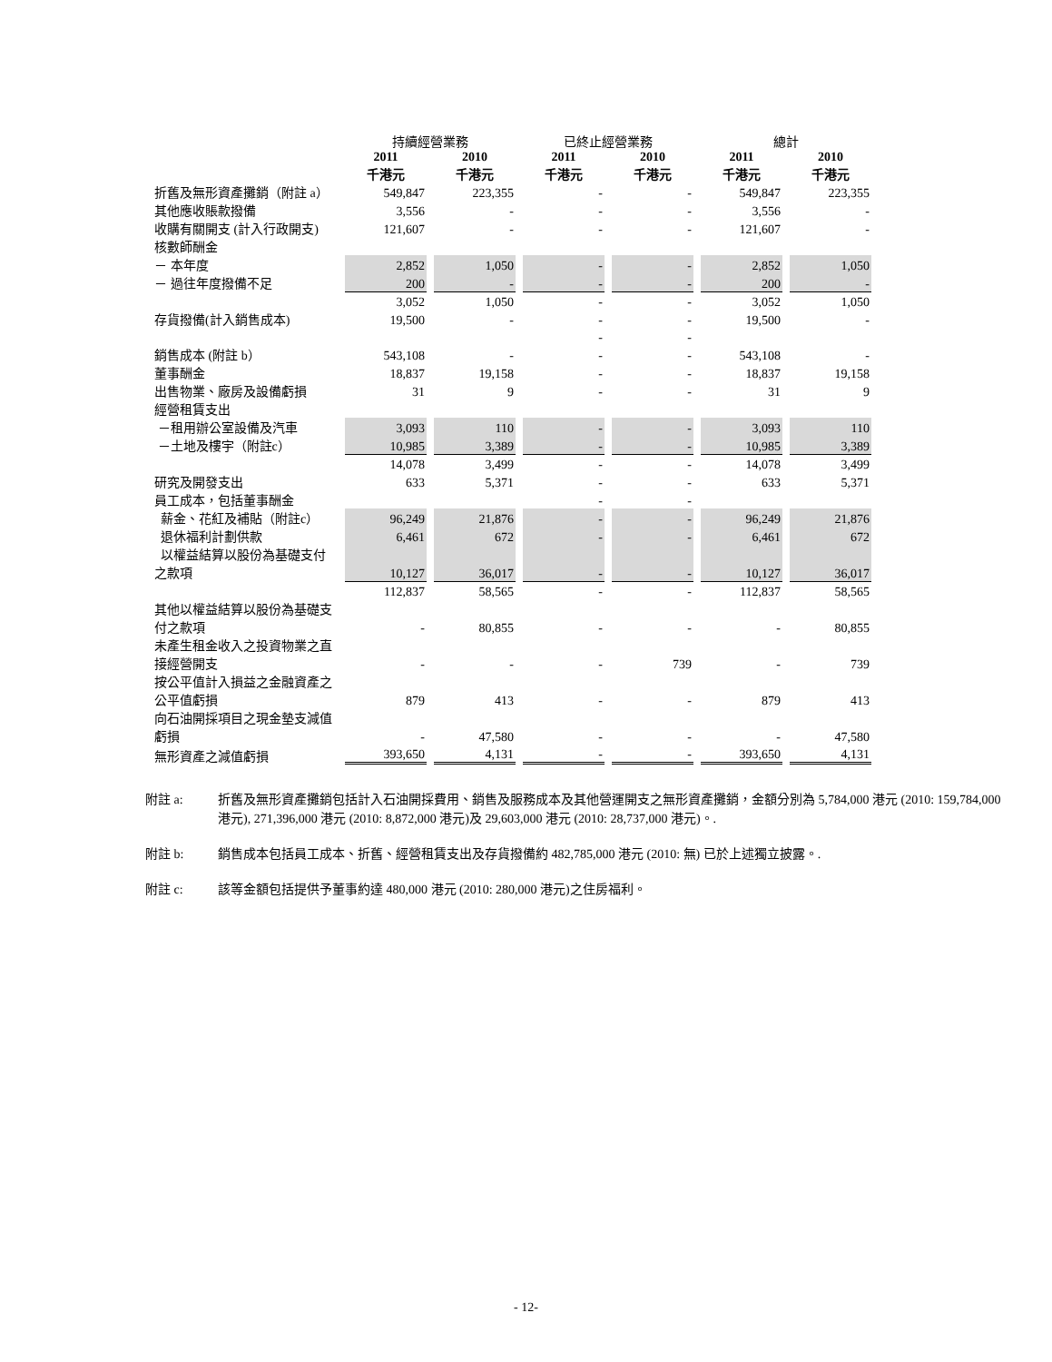| | 持續經營業務 | | 已終止經營業務 | | 總計 | |
| --- | --- | --- | --- | --- | --- | --- |
| | 2011 千港元 | 2010 千港元 | 2011 千港元 | 2010 千港元 | 2011 千港元 | 2010 千港元 |
| 折舊及無形資產攤銷（附註 a） | 549,847 | 223,355 | - | - | 549,847 | 223,355 |
| 其他應收賬款撥備 | 3,556 | - | - | - | 3,556 | - |
| 收購有關開支 (計入行政開支) | 121,607 | - | - | - | 121,607 | - |
| 核數師酬金 | | | | | | |
| － 本年度 | 2,852 | 1,050 | - | - | 2,852 | 1,050 |
| － 過往年度撥備不足 | 200 | - | - | - | 200 | - |
| | 3,052 | 1,050 | - | - | 3,052 | 1,050 |
| 存貨撥備(計入銷售成本) | 19,500 | - | - | - | 19,500 | - |
| | | | - | - | | |
| 銷售成本 (附註 b） | 543,108 | - | - | - | 543,108 | - |
| 董事酬金 | 18,837 | 19,158 | - | - | 18,837 | 19,158 |
| 出售物業、廠房及設備虧損 | 31 | 9 | - | - | 31 | 9 |
| 經營租賃支出 | | | | | | |
| －租用辦公室設備及汽車 | 3,093 | 110 | - | - | 3,093 | 110 |
| －土地及樓宇（附註c） | 10,985 | 3,389 | - | - | 10,985 | 3,389 |
| | 14,078 | 3,499 | - | - | 14,078 | 3,499 |
| 研究及開發支出 | 633 | 5,371 | - | - | 633 | 5,371 |
| 員工成本，包括董事酬金 | | | - | - | | |
| 薪金、花紅及補貼（附註c） | 96,249 | 21,876 | - | - | 96,249 | 21,876 |
| 退休福利計劃供款 | 6,461 | 672 | - | - | 6,461 | 672 |
| 以權益結算以股份為基礎支付之款項 | 10,127 | 36,017 | - | - | 10,127 | 36,017 |
| | 112,837 | 58,565 | - | - | 112,837 | 58,565 |
| 其他以權益結算以股份為基礎支付之款項 | - | 80,855 | - | - | - | 80,855 |
| 未產生租金收入之投資物業之直接經營開支 | - | - | - | 739 | - | 739 |
| 按公平值計入損益之金融資產之公平值虧損 | 879 | 413 | - | - | 879 | 413 |
| 向石油開採項目之現金墊支減值虧損 | - | 47,580 | - | - | - | 47,580 |
| 無形資產之減值虧損 | 393,650 | 4,131 | - | - | 393,650 | 4,131 |
附註 a: 折舊及無形資產攤銷包括計入石油開採費用、銷售及服務成本及其他營運開支之無形資產攤銷，金額分別為 5,784,000 港元 (2010: 159,784,000 港元), 271,396,000 港元 (2010: 8,872,000 港元)及 29,603,000 港元 (2010: 28,737,000 港元)。.
附註 b: 銷售成本包括員工成本、折舊、經營租賃支出及存貨撥備約 482,785,000 港元 (2010: 無) 已於上述獨立披露。.
附註 c: 該等金額包括提供予董事約達 480,000 港元 (2010: 280,000 港元)之住房福利。
- 12-